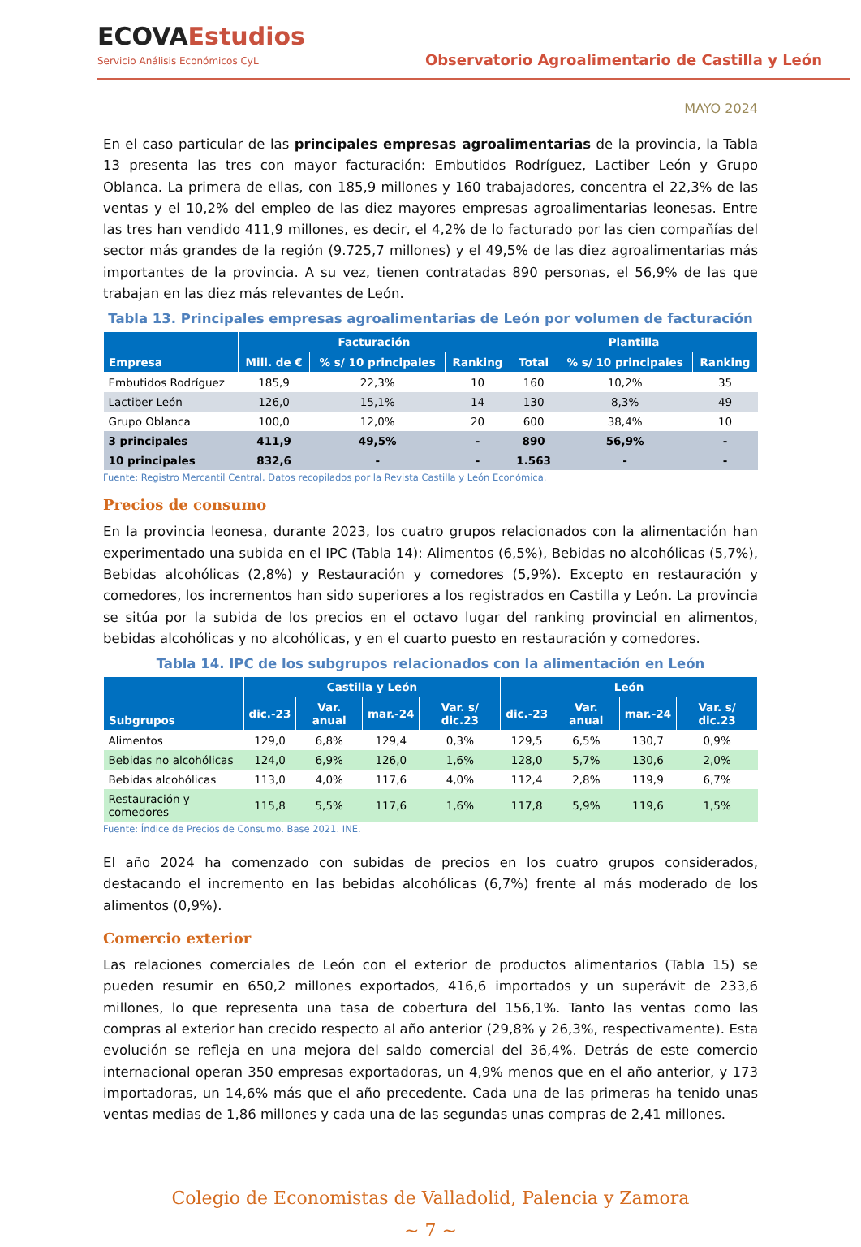ECOVAEstudios
Servicio Análisis Económicos CyL
Observatorio Agroalimentario de Castilla y León
MAYO 2024
En el caso particular de las principales empresas agroalimentarias de la provincia, la Tabla 13 presenta las tres con mayor facturación: Embutidos Rodríguez, Lactiber León y Grupo Oblanca. La primera de ellas, con 185,9 millones y 160 trabajadores, concentra el 22,3% de las ventas y el 10,2% del empleo de las diez mayores empresas agroalimentarias leonesas. Entre las tres han vendido 411,9 millones, es decir, el 4,2% de lo facturado por las cien compañías del sector más grandes de la región (9.725,7 millones) y el 49,5% de las diez agroalimentarias más importantes de la provincia. A su vez, tienen contratadas 890 personas, el 56,9% de las que trabajan en las diez más relevantes de León.
Tabla 13. Principales empresas agroalimentarias de León por volumen de facturación
| Empresa | Facturación | | | Plantilla | | |
| --- | --- | --- | --- | --- | --- | --- |
| | Mill. de € | % s/ 10 principales | Ranking | Total | % s/ 10 principales | Ranking |
| Embutidos Rodríguez | 185,9 | 22,3% | 10 | 160 | 10,2% | 35 |
| Lactiber León | 126,0 | 15,1% | 14 | 130 | 8,3% | 49 |
| Grupo Oblanca | 100,0 | 12,0% | 20 | 600 | 38,4% | 10 |
| 3 principales | 411,9 | 49,5% | - | 890 | 56,9% | - |
| 10 principales | 832,6 | - | - | 1.563 | - | - |
Fuente: Registro Mercantil Central. Datos recopilados por la Revista Castilla y León Económica.
Precios de consumo
En la provincia leonesa, durante 2023, los cuatro grupos relacionados con la alimentación han experimentado una subida en el IPC (Tabla 14): Alimentos (6,5%), Bebidas no alcohólicas (5,7%), Bebidas alcohólicas (2,8%) y Restauración y comedores (5,9%). Excepto en restauración y comedores, los incrementos han sido superiores a los registrados en Castilla y León. La provincia se sitúa por la subida de los precios en el octavo lugar del ranking provincial en alimentos, bebidas alcohólicas y no alcohólicas, y en el cuarto puesto en restauración y comedores.
Tabla 14. IPC de los subgrupos relacionados con la alimentación en León
| Subgrupos | Castilla y León | | | | León | | | |
| --- | --- | --- | --- | --- | --- | --- | --- | --- |
| | dic.-23 | Var. anual | mar.-24 | Var. s/ dic.23 | dic.-23 | Var. anual | mar.-24 | Var. s/ dic.23 |
| Alimentos | 129,0 | 6,8% | 129,4 | 0,3% | 129,5 | 6,5% | 130,7 | 0,9% |
| Bebidas no alcohólicas | 124,0 | 6,9% | 126,0 | 1,6% | 128,0 | 5,7% | 130,6 | 2,0% |
| Bebidas alcohólicas | 113,0 | 4,0% | 117,6 | 4,0% | 112,4 | 2,8% | 119,9 | 6,7% |
| Restauración y comedores | 115,8 | 5,5% | 117,6 | 1,6% | 117,8 | 5,9% | 119,6 | 1,5% |
Fuente: Índice de Precios de Consumo. Base 2021. INE.
El año 2024 ha comenzado con subidas de precios en los cuatro grupos considerados, destacando el incremento en las bebidas alcohólicas (6,7%) frente al más moderado de los alimentos (0,9%).
Comercio exterior
Las relaciones comerciales de León con el exterior de productos alimentarios (Tabla 15) se pueden resumir en 650,2 millones exportados, 416,6 importados y un superávit de 233,6 millones, lo que representa una tasa de cobertura del 156,1%. Tanto las ventas como las compras al exterior han crecido respecto al año anterior (29,8% y 26,3%, respectivamente). Esta evolución se refleja en una mejora del saldo comercial del 36,4%. Detrás de este comercio internacional operan 350 empresas exportadoras, un 4,9% menos que en el año anterior, y 173 importadoras, un 14,6% más que el año precedente. Cada una de las primeras ha tenido unas ventas medias de 1,86 millones y cada una de las segundas unas compras de 2,41 millones.
Colegio de Economistas de Valladolid, Palencia y Zamora
~ 7 ~